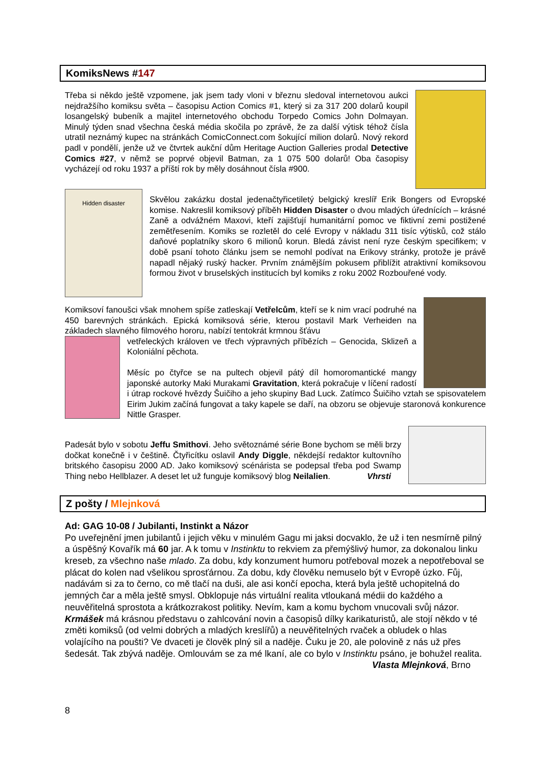KomiksNews #147
Třeba si někdo ještě vzpomene, jak jsem tady vloni v březnu sledoval internetovou aukci nejdražšího komiksu světa – časopisu Action Comics #1, který si za 317 200 dolarů koupil losangelský bubeník a majitel internetového obchodu Torpedo Comics John Dolmayan. Minulý týden snad všechna česká média skočila po zprávě, že za další výtisk téhož čísla utratil neznámý kupec na stránkách ComicConnect.com šokující milion dolarů. Nový rekord padl v pondělí, jenže už ve čtvrtek aukční dům Heritage Auction Galleries prodal Detective Comics #27, v němž se poprvé objevil Batman, za 1 075 500 dolarů! Oba časopisy vycházejí od roku 1937 a příští rok by měly dosáhnout čísla #900.
Hidden disaster
Skvělou zakázku dostal jedenačtyřicetiletý belgický kreslíř Erik Bongers od Evropské komise. Nakreslil komiksový příběh Hidden Disaster o dvou mladých úřednících – krásné Zaně a odvážném Maxovi, kteří zajišťují humanitární pomoc ve fiktivní zemi postižené zemětřesením. Komiks se rozletěl do celé Evropy v nákladu 311 tisíc výtisků, což stálo daňové poplatníky skoro 6 milionů korun. Bledá závist není ryze českým specifikem; v době psaní tohoto článku jsem se nemohl podívat na Erikovy stránky, protože je právě napadl nějaký ruský hacker. Prvním známějším pokusem přiblížit atraktivní komiksovou formou život v bruselských institucích byl komiks z roku 2002 Rozbouřené vody.
Komiksoví fanoušci však mnohem spíše zatleskají Vetřelcům, kteří se k nim vrací podruhé na 450 barevných stránkách. Epická komiksová série, kterou postavil Mark Verheiden na základech slavného filmového hororu, nabízí tentokrát krmnou šťávu
vetřeleckých královen ve třech výpravných příbězích – Genocida, Sklizeň a Koloniální pěchota.
Měsíc po čtyřce se na pultech objevil pátý díl homoromantické mangy japonské autorky Maki Murakami Gravitation, která pokračuje v líčení radostí i útrap rockové hvězdy Šuičiho a jeho skupiny Bad Luck. Zatímco Šuičiho vztah se spisovatelem Eirim Jukim začíná fungovat a taky kapele se daří, na obzoru se objevuje staronová konkurence Nittle Grasper.
Padesát bylo v sobotu Jeffu Smithovi. Jeho světoznámé série Bone bychom se měli brzy dočkat konečně i v češtině. Čtyřicítku oslavil Andy Diggle, někdejší redaktor kultovního britského časopisu 2000 AD. Jako komiksový scénárista se podepsal třeba pod Swamp Thing nebo Hellblazer. A deset let už funguje komiksový blog Neilalien. Vhrsti
Z pošty / Mlejnková
Ad: GAG 10-08 / Jubilanti, Instinkt a Názor
Po uveřejnění jmen jubilantů i jejich věku v minulém Gagu mi jaksi docvaklo, že už i ten nesmírně pilný a úspěšný Kovařík má 60 jar. A k tomu v Instinktu to rekviem za přemýšlivý humor, za dokonalou linku kreseb, za všechno naše mlado. Za dobu, kdy konzument humoru potřeboval mozek a nepotřeboval se plácat do kolen nad všelikou sprosťárnou. Za dobu, kdy člověku nemuselo být v Evropě úzko. Fůj, nadávám si za to černo, co mě tlačí na duši, ale asi končí epocha, která byla ještě uchopitelná do jemných čar a měla ještě smysl. Obklopuje nás virtuální realita vtloukaná médii do každého a neuvěřitelná sprostota a krátkozrakost politiky. Nevím, kam a komu bychom vnucovali svůj názor.
Krmášek má krásnou představu o zahlcování novin a časopisů dílky karikaturistů, ale stojí někdo v té změti komiksů (od velmi dobrých a mladých kreslířů) a neuvěřitelných rvaček a obludek o hlas volajícího na poušti? Ve dvaceti je člověk plný sil a naděje. Čuku je 20, ale polovině z nás už přes šedesát. Tak zbývá naděje. Omlouvám se za mé lkaní, ale co bylo v Instinktu psáno, je bohužel realita. Vlasta Mlejnková, Brno
8